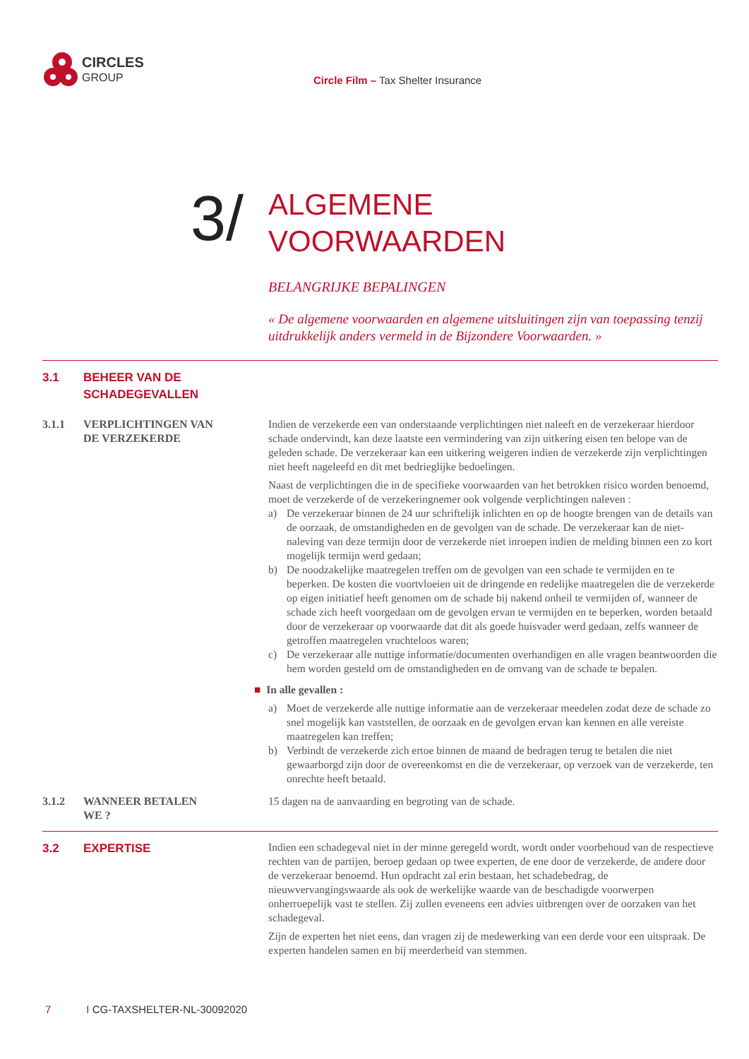CIRCLES
GROUP
Circle Film – Tax Shelter Insurance
3/
ALGEMENE
VOORWAARDEN
BELANGRIJKE BEPALINGEN
« De algemene voorwaarden en algemene uitsluitingen zijn van toepassing tenzij uitdrukkelijk anders vermeld in de Bijzondere Voorwaarden. »
3.1 BEHEER VAN DE
SCHADEGEVALLEN
3.1.1 VERPLICHTINGEN VAN
DE VERZEKERDE
Indien de verzekerde een van onderstaande verplichtingen niet naleeft en de verzekeraar hierdoor schade ondervindt, kan deze laatste een vermindering van zijn uitkering eisen ten belope van de geleden schade. De verzekeraar kan een uitkering weigeren indien de verzekerde zijn verplichtingen niet heeft nageleefd en dit met bedrieglijke bedoelingen.
Naast de verplichtingen die in de specifieke voorwaarden van het betrokken risico worden benoemd, moet de verzekerde of de verzekeringnemer ook volgende verplichtingen naleven :
a) De verzekeraar binnen de 24 uur schriftelijk inlichten en op de hoogte brengen van de details van de oorzaak, de omstandigheden en de gevolgen van de schade. De verzekeraar kan de niet-naleving van deze termijn door de verzekerde niet inroepen indien de melding binnen een zo kort mogelijk termijn werd gedaan;
b) De noodzakelijke maatregelen treffen om de gevolgen van een schade te vermijden en te beperken. De kosten die voortvloeien uit de dringende en redelijke maatregelen die de verzekerde op eigen initiatief heeft genomen om de schade bij nakend onheil te vermijden of, wanneer de schade zich heeft voorgedaan om de gevolgen ervan te vermijden en te beperken, worden betaald door de verzekeraar op voorwaarde dat dit als goede huisvader werd gedaan, zelfs wanneer de getroffen maatregelen vruchteloos waren;
c) De verzekeraar alle nuttige informatie/documenten overhandigen en alle vragen beantwoorden die hem worden gesteld om de omstandigheden en de omvang van de schade te bepalen.
■ In alle gevallen :
a) Moet de verzekerde alle nuttige informatie aan de verzekeraar meedelen zodat deze de schade zo snel mogelijk kan vaststellen, de oorzaak en de gevolgen ervan kan kennen en alle vereiste maatregelen kan treffen;
b) Verbindt de verzekerde zich ertoe binnen de maand de bedragen terug te betalen die niet gewaarborgd zijn door de overeenkomst en die de verzekeraar, op verzoek van de verzekerde, ten onrechte heeft betaald.
3.1.2 WANNEER BETALEN
WE ?
15 dagen na de aanvaarding en begroting van de schade.
3.2 EXPERTISE
Indien een schadegeval niet in der minne geregeld wordt, wordt onder voorbehoud van de respectieve rechten van de partijen, beroep gedaan op twee experten, de ene door de verzekerde, de andere door de verzekeraar benoemd. Hun opdracht zal erin bestaan, het schadebedrag, de nieuwvervangingswaarde als ook de werkelijke waarde van de beschadigde voorwerpen onherroepelijk vast te stellen. Zij zullen eveneens een advies uitbrengen over de oorzaken van het schadegeval.
Zijn de experten het niet eens, dan vragen zij de medewerking van een derde voor een uitspraak. De experten handelen samen en bij meerderheid van stemmen.
7 I CG-TAXSHELTER-NL-30092020